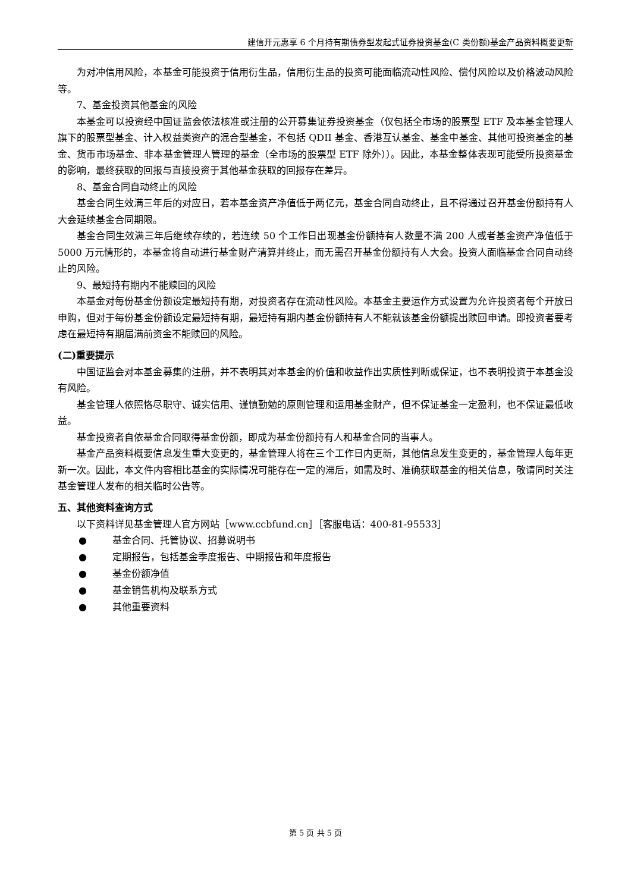建信开元惠享 6 个月持有期债券型发起式证券投资基金(C 类份额)基金产品资料概要更新
为对冲信用风险，本基金可能投资于信用衍生品，信用衍生品的投资可能面临流动性风险、偿付风险以及价格波动风险等。
7、基金投资其他基金的风险
本基金可以投资经中国证监会依法核准或注册的公开募集证券投资基金（仅包括全市场的股票型 ETF 及本基金管理人旗下的股票型基金、计入权益类资产的混合型基金，不包括 QDII 基金、香港互认基金、基金中基金、其他可投资基金的基金、货币市场基金、非本基金管理人管理的基金（全市场的股票型 ETF 除外））。因此，本基金整体表现可能受所投资基金的影响，最终获取的回报与直接投资于其他基金获取的回报存在差异。
8、基金合同自动终止的风险
基金合同生效满三年后的对应日，若本基金资产净值低于两亿元，基金合同自动终止，且不得通过召开基金份额持有人大会延续基金合同期限。
基金合同生效满三年后继续存续的，若连续 50 个工作日出现基金份额持有人数量不满 200 人或者基金资产净值低于 5000 万元情形的，本基金将自动进行基金财产清算并终止，而无需召开基金份额持有人大会。投资人面临基金合同自动终止的风险。
9、最短持有期内不能赎回的风险
本基金对每份基金份额设定最短持有期，对投资者存在流动性风险。本基金主要运作方式设置为允许投资者每个开放日申购，但对于每份基金份额设定最短持有期，最短持有期内基金份额持有人不能就该基金份额提出赎回申请。即投资者要考虑在最短持有期届满前资金不能赎回的风险。
(二)重要提示
中国证监会对本基金募集的注册，并不表明其对本基金的价值和收益作出实质性判断或保证，也不表明投资于本基金没有风险。
基金管理人依照恪尽职守、诚实信用、谨慎勤勉的原则管理和运用基金财产，但不保证基金一定盈利，也不保证最低收益。
基金投资者自依基金合同取得基金份额，即成为基金份额持有人和基金合同的当事人。
基金产品资料概要信息发生重大变更的，基金管理人将在三个工作日内更新，其他信息发生变更的，基金管理人每年更新一次。因此，本文件内容相比基金的实际情况可能存在一定的滞后，如需及时、准确获取基金的相关信息，敬请同时关注基金管理人发布的相关临时公告等。
五、其他资料查询方式
以下资料详见基金管理人官方网站［www.ccbfund.cn］［客服电话：400-81-95533］
● 基金合同、托管协议、招募说明书
● 定期报告，包括基金季度报告、中期报告和年度报告
● 基金份额净值
● 基金销售机构及联系方式
● 其他重要资料
第 5 页 共 5 页